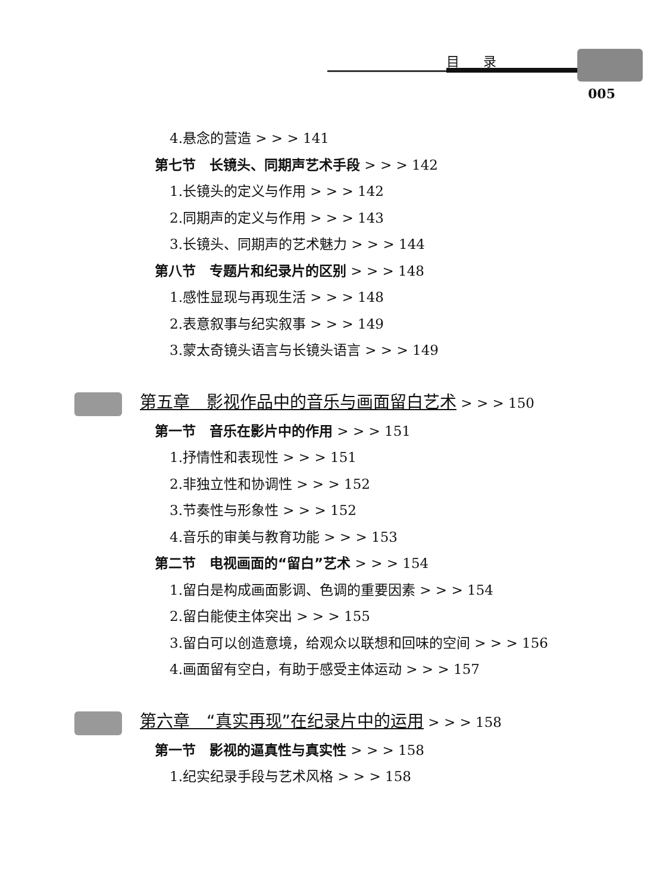目录
005
4.悬念的营造 > > > 141
第七节　长镜头、同期声艺术手段 > > > 142
1.长镜头的定义与作用 > > > 142
2.同期声的定义与作用 > > > 143
3.长镜头、同期声的艺术魅力 > > > 144
第八节　专题片和纪录片的区别 > > > 148
1.感性显现与再现生活 > > > 148
2.表意叙事与纪实叙事 > > > 149
3.蒙太奇镜头语言与长镜头语言 > > > 149
第五章　影视作品中的音乐与画面留白艺术 > > > 150
第一节　音乐在影片中的作用 > > > 151
1.抒情性和表现性 > > > 151
2.非独立性和协调性 > > > 152
3.节奏性与形象性 > > > 152
4.音乐的审美与教育功能 > > > 153
第二节　电视画面的“留白”艺术 > > > 154
1.留白是构成画面影调、色调的重要因素 > > > 154
2.留白能使主体突出 > > > 155
3.留白可以创造意境，给观众以联想和回味的空间 > > > 156
4.画面留有空白，有助于感受主体运动 > > > 157
第六章　“真实再现”在纪录片中的运用 > > > 158
第一节　影视的逼真性与真实性 > > > 158
1.纪实纪录手段与艺术风格 > > > 158